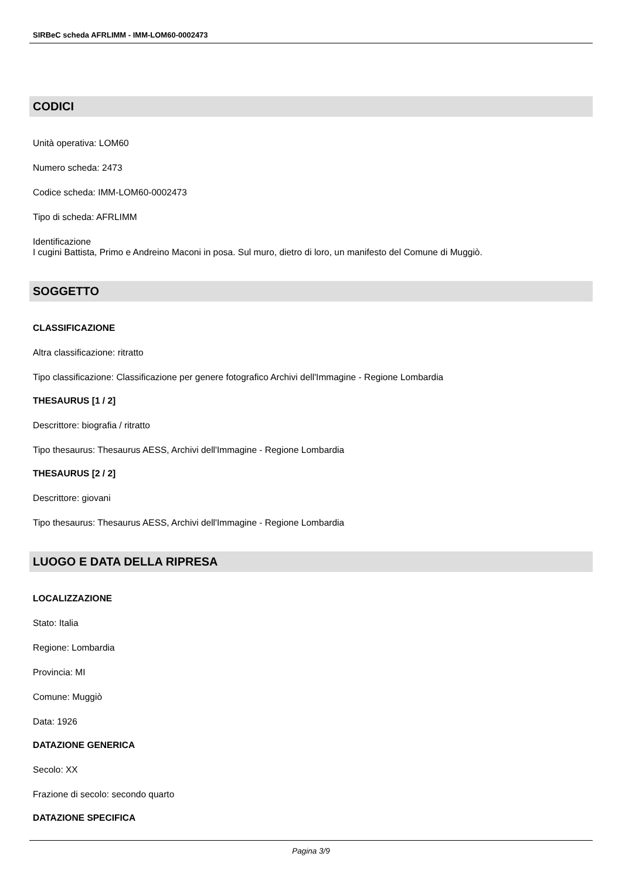SIRBeC scheda AFRLIMM - IMM-LOM60-0002473
CODICI
Unità operativa: LOM60
Numero scheda: 2473
Codice scheda: IMM-LOM60-0002473
Tipo di scheda: AFRLIMM
Identificazione
I cugini Battista, Primo e Andreino Maconi in posa. Sul muro, dietro di loro, un manifesto del Comune di Muggiò.
SOGGETTO
CLASSIFICAZIONE
Altra classificazione: ritratto
Tipo classificazione: Classificazione per genere fotografico Archivi dell'Immagine - Regione Lombardia
THESAURUS [1 / 2]
Descrittore: biografia / ritratto
Tipo thesaurus: Thesaurus AESS, Archivi dell'Immagine - Regione Lombardia
THESAURUS [2 / 2]
Descrittore: giovani
Tipo thesaurus: Thesaurus AESS, Archivi dell'Immagine - Regione Lombardia
LUOGO E DATA DELLA RIPRESA
LOCALIZZAZIONE
Stato: Italia
Regione: Lombardia
Provincia: MI
Comune: Muggiò
Data: 1926
DATAZIONE GENERICA
Secolo: XX
Frazione di secolo: secondo quarto
DATAZIONE SPECIFICA
Pagina 3/9